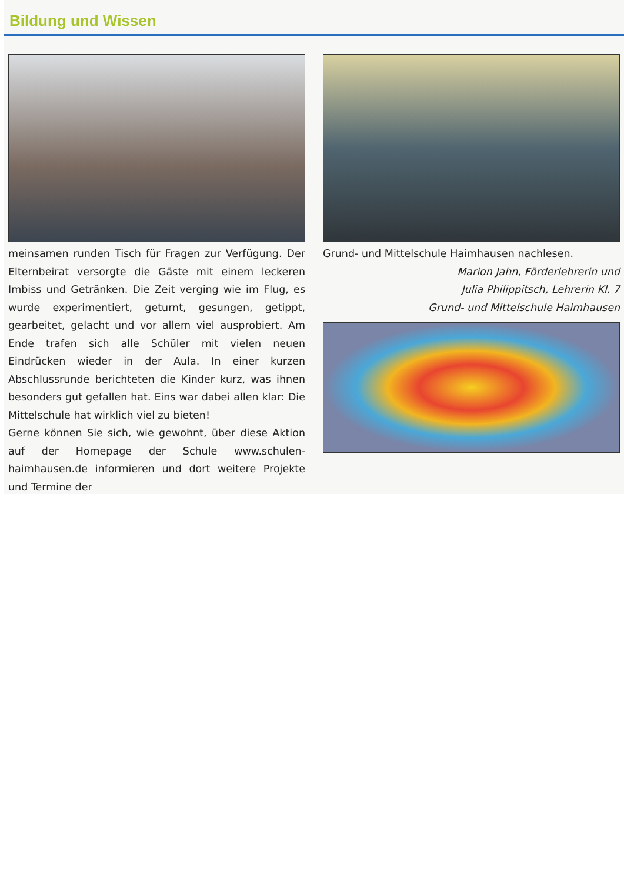Bildung und Wissen
meinsamen runden Tisch für Fragen zur Verfügung. Der Elternbeirat versorgte die Gäste mit einem leckeren Imbiss und Getränken. Die Zeit verging wie im Flug, es wurde experimentiert, geturnt, gesungen, getippt, gearbeitet, gelacht und vor allem viel ausprobiert. Am Ende trafen sich alle Schüler mit vielen neuen Eindrücken wieder in der Aula. In einer kurzen Abschlussrunde berichteten die Kinder kurz, was ihnen besonders gut gefallen hat. Eins war dabei allen klar: Die Mittelschule hat wirklich viel zu bieten!
Gerne können Sie sich, wie gewohnt, über diese Aktion auf der Homepage der Schule www.schulen-haimhausen.de informieren und dort weitere Projekte und Termine der
Grund- und Mittelschule Haimhausen nachlesen.
Marion Jahn, Förderlehrerin und
Julia Philippitsch, Lehrerin Kl. 7
Grund- und Mittelschule Haimhausen